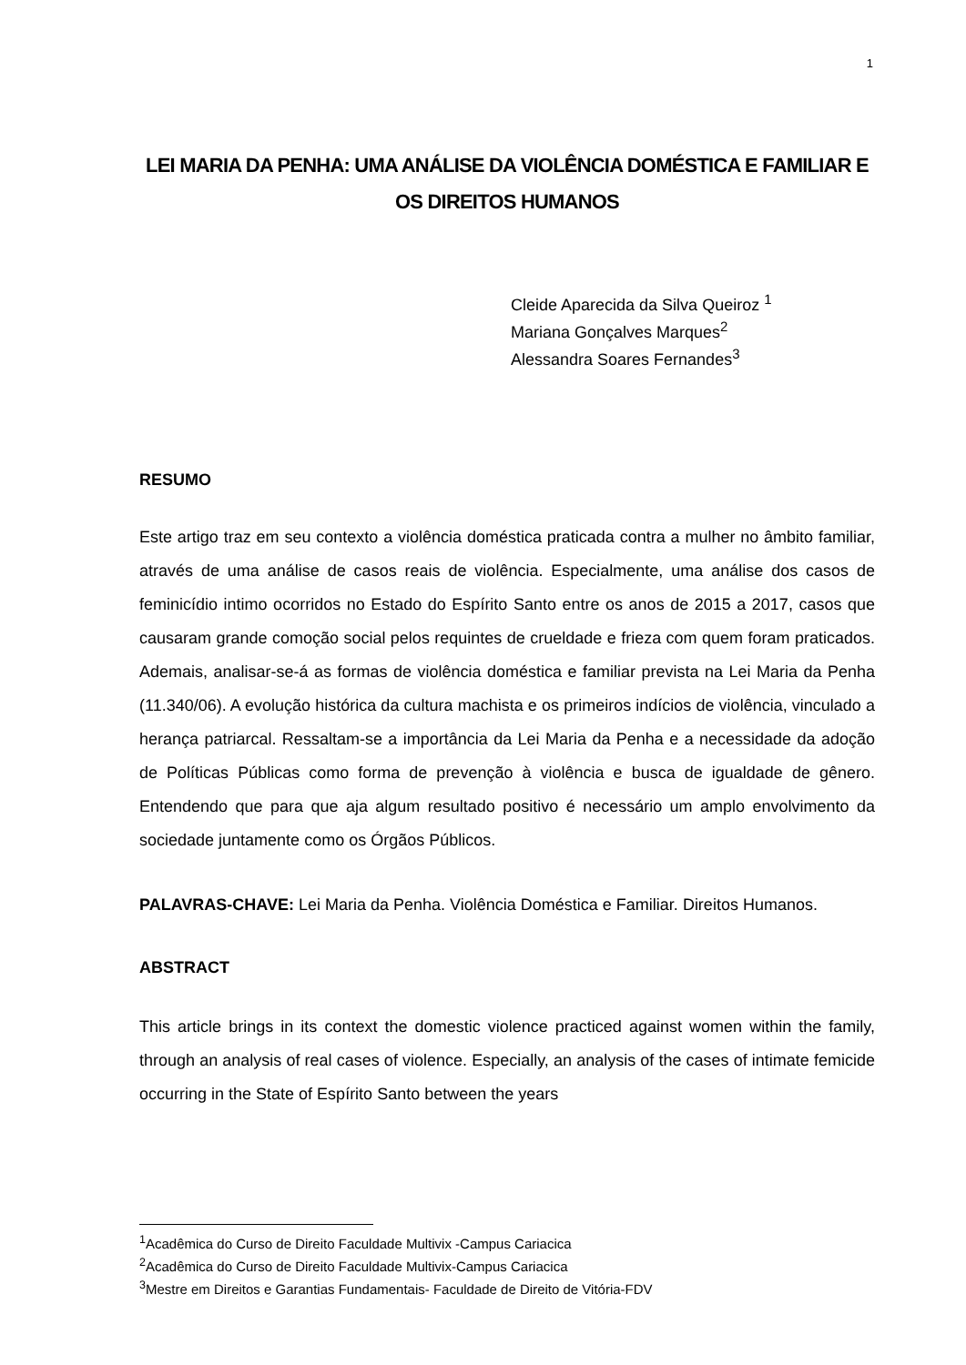1
LEI MARIA DA PENHA: UMA ANÁLISE DA VIOLÊNCIA DOMÉSTICA E FAMILIAR E OS DIREITOS HUMANOS
Cleide Aparecida da Silva Queiroz <sup>1</sup>
Mariana Gonçalves Marques<sup>2</sup>
Alessandra Soares Fernandes<sup>3</sup>
RESUMO
Este artigo traz em seu contexto a violência doméstica praticada contra a mulher no âmbito familiar, através de uma análise de casos reais de violência. Especialmente, uma análise dos casos de feminicídio intimo ocorridos no Estado do Espírito Santo entre os anos de 2015 a 2017, casos que causaram grande comoção social pelos requintes de crueldade e frieza com quem foram praticados. Ademais, analisar-se-á as formas de violência doméstica e familiar prevista na Lei Maria da Penha (11.340/06). A evolução histórica da cultura machista e os primeiros indícios de violência, vinculado a herança patriarcal. Ressaltam-se a importância da Lei Maria da Penha e a necessidade da adoção de Políticas Públicas como forma de prevenção à violência e busca de igualdade de gênero. Entendendo que para que aja algum resultado positivo é necessário um amplo envolvimento da sociedade juntamente como os Órgãos Públicos.
PALAVRAS-CHAVE: Lei Maria da Penha. Violência Doméstica e Familiar. Direitos Humanos.
ABSTRACT
This article brings in its context the domestic violence practiced against women within the family, through an analysis of real cases of violence. Especially, an analysis of the cases of intimate femicide occurring in the State of Espírito Santo between the years
<sup>1</sup> Acadêmica do Curso de Direito Faculdade Multivix -Campus Cariacica
<sup>2</sup> Acadêmica do Curso de Direito Faculdade Multivix-Campus Cariacica
<sup>3</sup> Mestre em Direitos e Garantias Fundamentais- Faculdade de Direito de Vitória-FDV